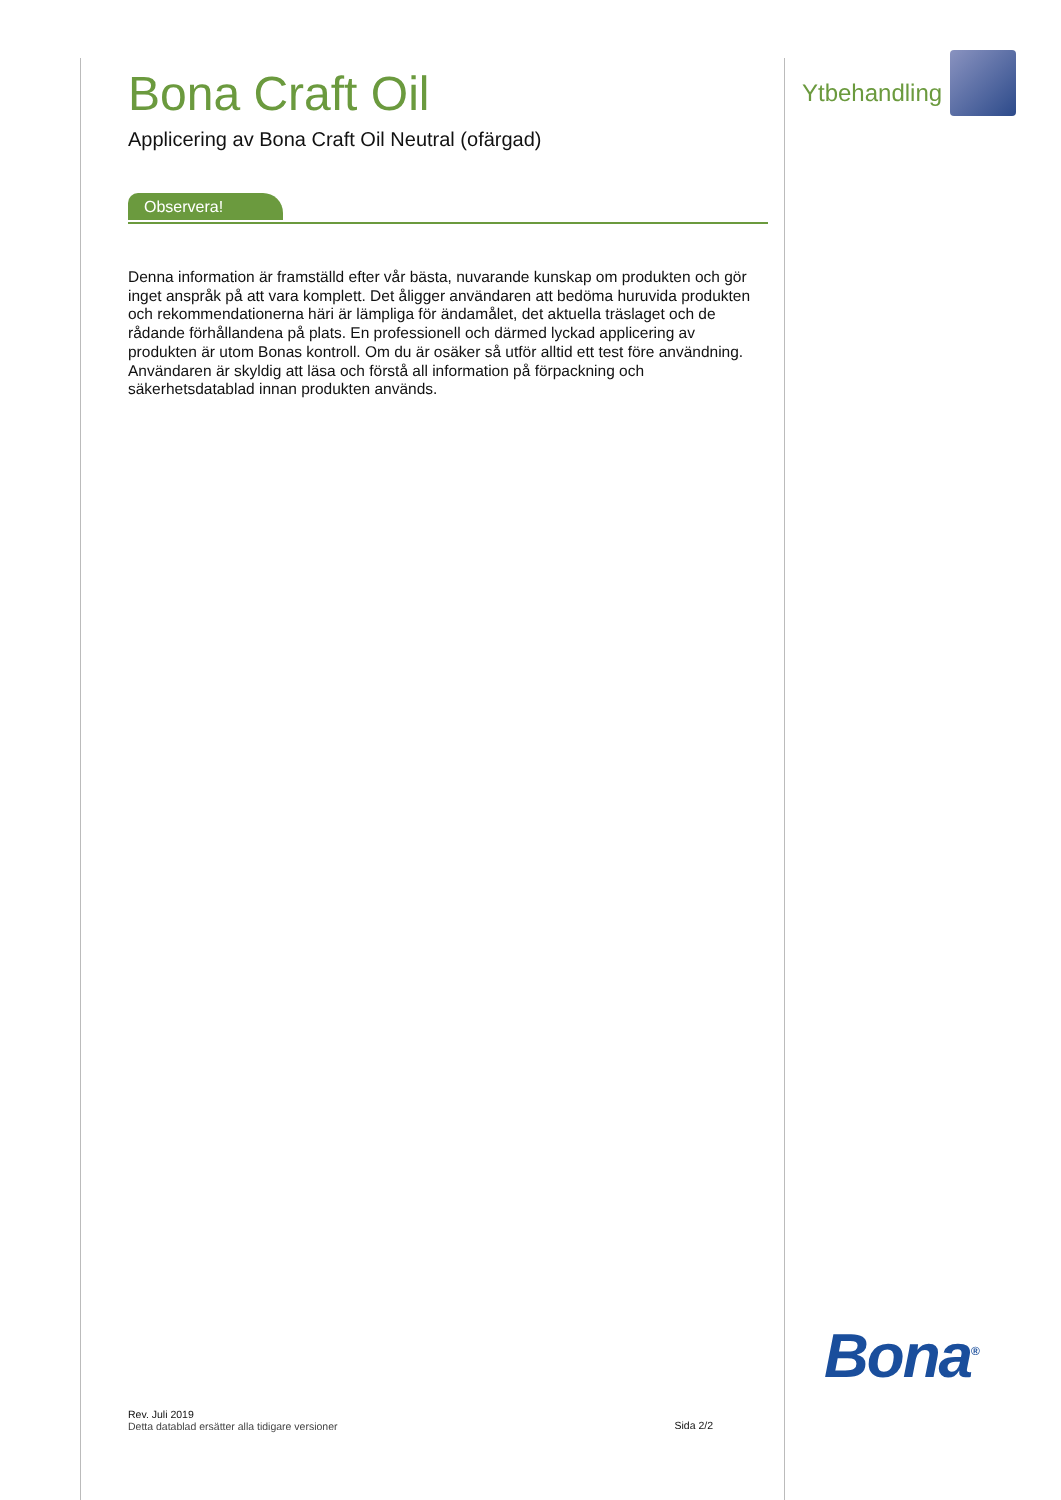Bona Craft Oil
Applicering av Bona Craft Oil Neutral (ofärgad)
Observera!
Denna information är framställd efter vår bästa, nuvarande kunskap om produkten och gör inget anspråk på att vara komplett. Det åligger användaren att bedöma huruvida produkten och rekommendationerna häri är lämpliga för ändamålet, det aktuella träslaget och de rådande förhållandena på plats. En professionell och därmed lyckad applicering av produkten är utom Bonas kontroll. Om du är osäker så utför alltid ett test före användning. Användaren är skyldig att läsa och förstå all information på förpackning och säkerhetsdatablad innan produkten används.
Ytbehandling
Bona<sup>®</sup>
Rev. Juli 2019
Detta datablad ersätter alla tidigare versioner
Sida 2/2